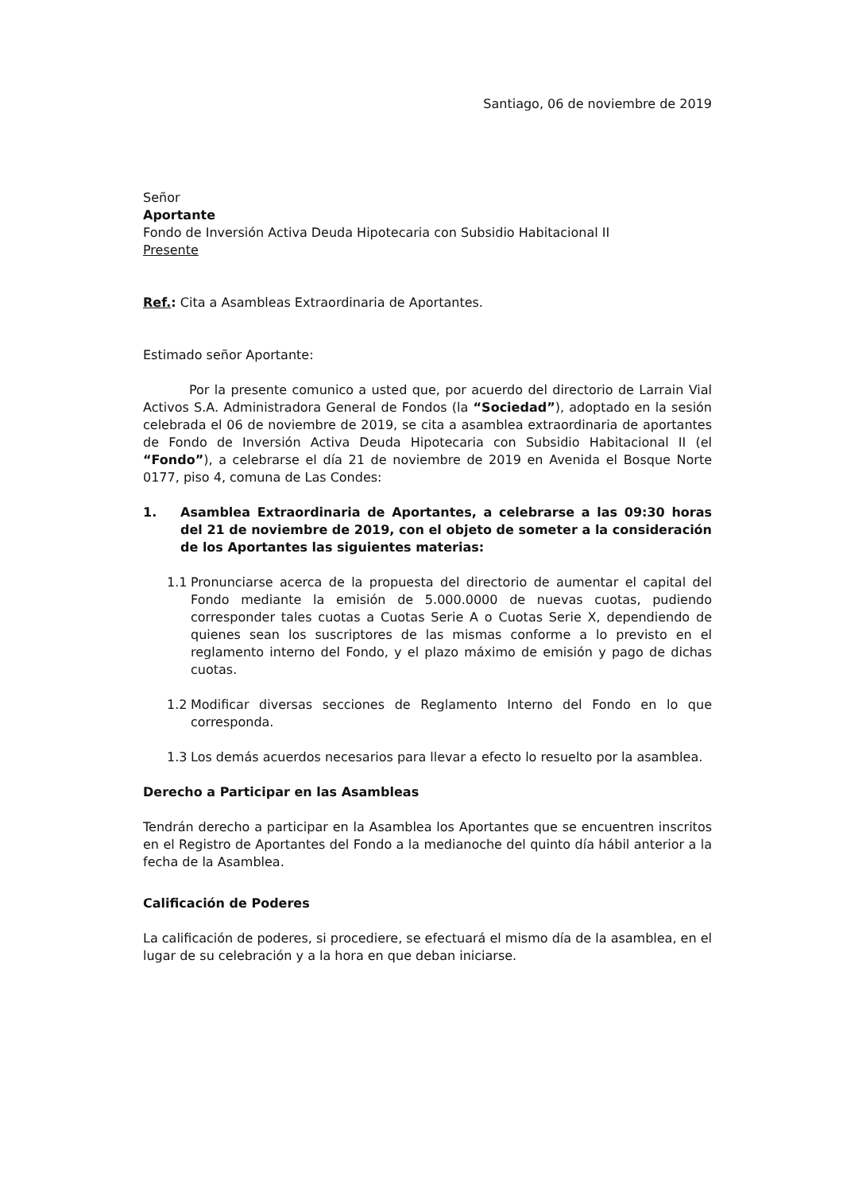Santiago, 06 de noviembre de 2019
Señor
Aportante
Fondo de Inversión Activa Deuda Hipotecaria con Subsidio Habitacional II
Presente
Ref.: Cita a Asambleas Extraordinaria de Aportantes.
Estimado señor Aportante:
Por la presente comunico a usted que, por acuerdo del directorio de Larrain Vial Activos S.A. Administradora General de Fondos (la “Sociedad”), adoptado en la sesión celebrada el 06 de noviembre de 2019, se cita a asamblea extraordinaria de aportantes de Fondo de Inversión Activa Deuda Hipotecaria con Subsidio Habitacional II (el “Fondo”), a celebrarse el día 21 de noviembre de 2019 en Avenida el Bosque Norte 0177, piso 4, comuna de Las Condes:
1. Asamblea Extraordinaria de Aportantes, a celebrarse a las 09:30 horas del 21 de noviembre de 2019, con el objeto de someter a la consideración de los Aportantes las siguientes materias:
1.1 Pronunciarse acerca de la propuesta del directorio de aumentar el capital del Fondo mediante la emisión de 5.000.0000 de nuevas cuotas, pudiendo corresponder tales cuotas a Cuotas Serie A o Cuotas Serie X, dependiendo de quienes sean los suscriptores de las mismas conforme a lo previsto en el reglamento interno del Fondo, y el plazo máximo de emisión y pago de dichas cuotas.
1.2 Modificar diversas secciones de Reglamento Interno del Fondo en lo que corresponda.
1.3 Los demás acuerdos necesarios para llevar a efecto lo resuelto por la asamblea.
Derecho a Participar en las Asambleas
Tendrán derecho a participar en la Asamblea los Aportantes que se encuentren inscritos en el Registro de Aportantes del Fondo a la medianoche del quinto día hábil anterior a la fecha de la Asamblea.
Calificación de Poderes
La calificación de poderes, si procediere, se efectuará el mismo día de la asamblea, en el lugar de su celebración y a la hora en que deban iniciarse.